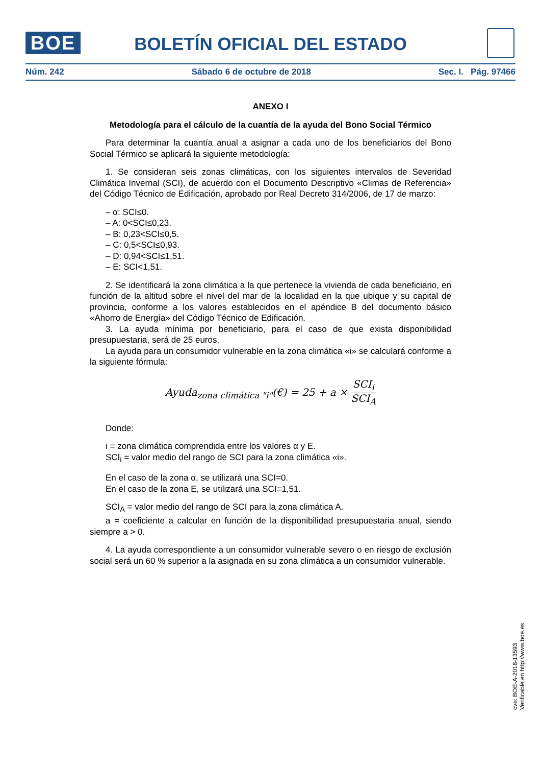BOE
BOLETÍN OFICIAL DEL ESTADO
Núm. 242 Sábado 6 de octubre de 2018 Sec. I. Pág. 97466
ANEXO I
Metodología para el cálculo de la cuantía de la ayuda del Bono Social Térmico
Para determinar la cuantía anual a asignar a cada uno de los beneficiarios del Bono Social Térmico se aplicará la siguiente metodología:
1. Se consideran seis zonas climáticas, con los siguientes intervalos de Severidad Climática Invernal (SCI), de acuerdo con el Documento Descriptivo «Climas de Referencia» del Código Técnico de Edificación, aprobado por Real Decreto 314/2006, de 17 de marzo:
– α: SCI≤0.
– A: 0<SCI≤0,23.
– B: 0,23<SCI≤0,5.
– C: 0,5<SCI≤0,93.
– D: 0,94<SCI≤1,51.
– E: SCI<1,51.
2. Se identificará la zona climática a la que pertenece la vivienda de cada beneficiario, en función de la altitud sobre el nivel del mar de la localidad en la que ubique y su capital de provincia, conforme a los valores establecidos en el apéndice B del documento básico «Ahorro de Energía» del Código Técnico de Edificación.
3. La ayuda mínima por beneficiario, para el caso de que exista disponibilidad presupuestaria, será de 25 euros.
La ayuda para un consumidor vulnerable en la zona climática «i» se calculará conforme a la siguiente fórmula:
Ayuda<sub>zona climática "i"</sub>(€) = 25 + a × SCI<sub>i</sub> SCI<sub>A</sub>
Donde:
i = zona climática comprendida entre los valores α y E.
SCI<sub>i</sub> = valor medio del rango de SCI para la zona climática «i».
En el caso de la zona α, se utilizará una SCI=0.
En el caso de la zona E, se utilizará una SCI=1,51.
SCI<sub>A</sub> = valor medio del rango de SCI para la zona climática A.
a = coeficiente a calcular en función de la disponibilidad presupuestaria anual, siendo siempre a > 0.
4. La ayuda correspondiente a un consumidor vulnerable severo o en riesgo de exclusión social será un 60 % superior a la asignada en su zona climática a un consumidor vulnerable.
cve: BOE-A-2018-13593
Verificable en http://www.boe.es